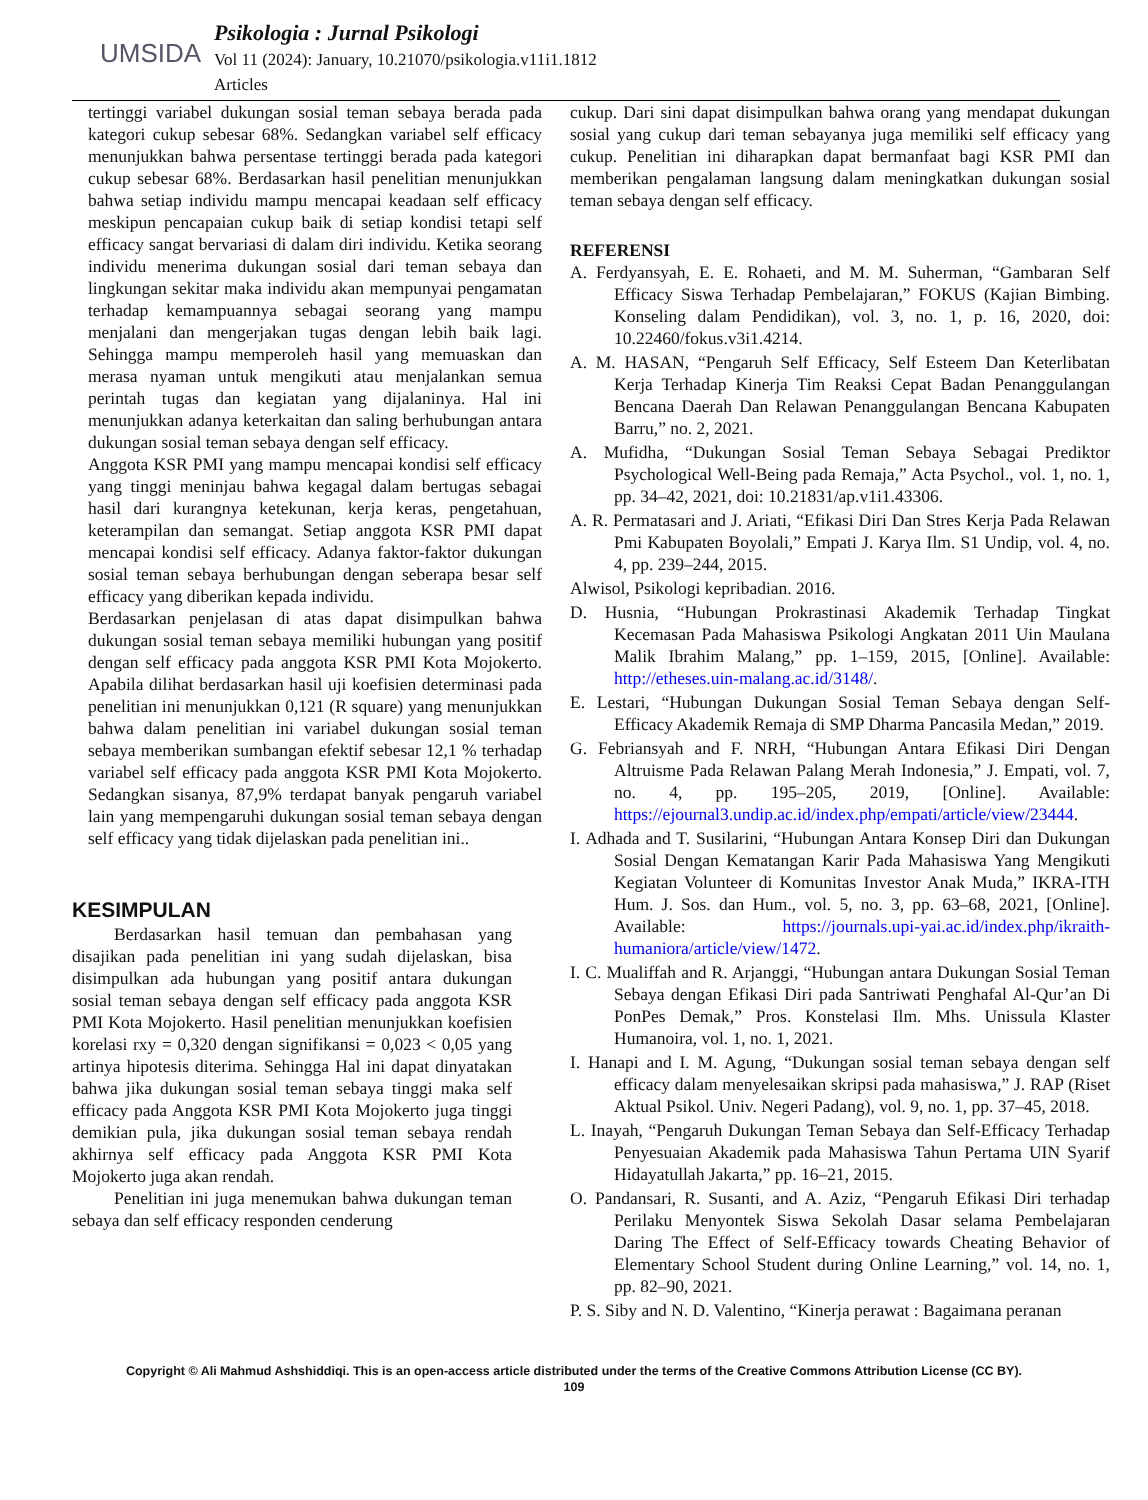UMSIDA
Psikologia : Jurnal Psikologi
Vol 11 (2024): January, 10.21070/psikologia.v11i1.1812
Articles
tertinggi variabel dukungan sosial teman sebaya berada pada kategori cukup sebesar 68%. Sedangkan variabel self efficacy menunjukkan bahwa persentase tertinggi berada pada kategori cukup sebesar 68%. Berdasarkan hasil penelitian menunjukkan bahwa setiap individu mampu mencapai keadaan self efficacy meskipun pencapaian cukup baik di setiap kondisi tetapi self efficacy sangat bervariasi di dalam diri individu. Ketika seorang individu menerima dukungan sosial dari teman sebaya dan lingkungan sekitar maka individu akan mempunyai pengamatan terhadap kemampuannya sebagai seorang yang mampu menjalani dan mengerjakan tugas dengan lebih baik lagi. Sehingga mampu memperoleh hasil yang memuaskan dan merasa nyaman untuk mengikuti atau menjalankan semua perintah tugas dan kegiatan yang dijalaninya. Hal ini menunjukkan adanya keterkaitan dan saling berhubungan antara dukungan sosial teman sebaya dengan self efficacy.
Anggota KSR PMI yang mampu mencapai kondisi self efficacy yang tinggi meninjau bahwa kegagal dalam bertugas sebagai hasil dari kurangnya ketekunan, kerja keras, pengetahuan, keterampilan dan semangat. Setiap anggota KSR PMI dapat mencapai kondisi self efficacy. Adanya faktor-faktor dukungan sosial teman sebaya berhubungan dengan seberapa besar self efficacy yang diberikan kepada individu.
Berdasarkan penjelasan di atas dapat disimpulkan bahwa dukungan sosial teman sebaya memiliki hubungan yang positif dengan self efficacy pada anggota KSR PMI Kota Mojokerto. Apabila dilihat berdasarkan hasil uji koefisien determinasi pada penelitian ini menunjukkan 0,121 (R square) yang menunjukkan bahwa dalam penelitian ini variabel dukungan sosial teman sebaya memberikan sumbangan efektif sebesar 12,1 % terhadap variabel self efficacy pada anggota KSR PMI Kota Mojokerto. Sedangkan sisanya, 87,9% terdapat banyak pengaruh variabel lain yang mempengaruhi dukungan sosial teman sebaya dengan self efficacy yang tidak dijelaskan pada penelitian ini..
KESIMPULAN
Berdasarkan hasil temuan dan pembahasan yang disajikan pada penelitian ini yang sudah dijelaskan, bisa disimpulkan ada hubungan yang positif antara dukungan sosial teman sebaya dengan self efficacy pada anggota KSR PMI Kota Mojokerto. Hasil penelitian menunjukkan koefisien korelasi rxy = 0,320 dengan signifikansi = 0,023 < 0,05 yang artinya hipotesis diterima. Sehingga Hal ini dapat dinyatakan bahwa jika dukungan sosial teman sebaya tinggi maka self efficacy pada Anggota KSR PMI Kota Mojokerto juga tinggi demikian pula, jika dukungan sosial teman sebaya rendah akhirnya self efficacy pada Anggota KSR PMI Kota Mojokerto juga akan rendah.
Penelitian ini juga menemukan bahwa dukungan teman sebaya dan self efficacy responden cenderung
cukup. Dari sini dapat disimpulkan bahwa orang yang mendapat dukungan sosial yang cukup dari teman sebayanya juga memiliki self efficacy yang cukup. Penelitian ini diharapkan dapat bermanfaat bagi KSR PMI dan memberikan pengalaman langsung dalam meningkatkan dukungan sosial teman sebaya dengan self efficacy.
REFERENSI
A. Ferdyansyah, E. E. Rohaeti, and M. M. Suherman, “Gambaran Self Efficacy Siswa Terhadap Pembelajaran,” FOKUS (Kajian Bimbing. Konseling dalam Pendidikan), vol. 3, no. 1, p. 16, 2020, doi: 10.22460/fokus.v3i1.4214.
A. M. HASAN, “Pengaruh Self Efficacy, Self Esteem Dan Keterlibatan Kerja Terhadap Kinerja Tim Reaksi Cepat Badan Penanggulangan Bencana Daerah Dan Relawan Penanggulangan Bencana Kabupaten Barru,” no. 2, 2021.
A. Mufidha, “Dukungan Sosial Teman Sebaya Sebagai Prediktor Psychological Well-Being pada Remaja,” Acta Psychol., vol. 1, no. 1, pp. 34–42, 2021, doi: 10.21831/ap.v1i1.43306.
A. R. Permatasari and J. Ariati, “Efikasi Diri Dan Stres Kerja Pada Relawan Pmi Kabupaten Boyolali,” Empati J. Karya Ilm. S1 Undip, vol. 4, no. 4, pp. 239–244, 2015.
Alwisol, Psikologi kepribadian. 2016.
D. Husnia, “Hubungan Prokrastinasi Akademik Terhadap Tingkat Kecemasan Pada Mahasiswa Psikologi Angkatan 2011 Uin Maulana Malik Ibrahim Malang,” pp. 1–159, 2015, [Online]. Available: http://etheses.uin-malang.ac.id/3148/.
E. Lestari, “Hubungan Dukungan Sosial Teman Sebaya dengan Self-Efficacy Akademik Remaja di SMP Dharma Pancasila Medan,” 2019.
G. Febriansyah and F. NRH, “Hubungan Antara Efikasi Diri Dengan Altruisme Pada Relawan Palang Merah Indonesia,” J. Empati, vol. 7, no. 4, pp. 195–205, 2019, [Online]. Available: https://ejournal3.undip.ac.id/index.php/empati/article/view/23444.
I. Adhada and T. Susilarini, “Hubungan Antara Konsep Diri dan Dukungan Sosial Dengan Kematangan Karir Pada Mahasiswa Yang Mengikuti Kegiatan Volunteer di Komunitas Investor Anak Muda,” IKRA-ITH Hum. J. Sos. dan Hum., vol. 5, no. 3, pp. 63–68, 2021, [Online]. Available: https://journals.upi-yai.ac.id/index.php/ikraith-humaniora/article/view/1472.
I. C. Mualiffah and R. Arjanggi, “Hubungan antara Dukungan Sosial Teman Sebaya dengan Efikasi Diri pada Santriwati Penghafal Al-Qur’an Di PonPes Demak,” Pros. Konstelasi Ilm. Mhs. Unissula Klaster Humanoira, vol. 1, no. 1, 2021.
I. Hanapi and I. M. Agung, “Dukungan sosial teman sebaya dengan self efficacy dalam menyelesaikan skripsi pada mahasiswa,” J. RAP (Riset Aktual Psikol. Univ. Negeri Padang), vol. 9, no. 1, pp. 37–45, 2018.
L. Inayah, “Pengaruh Dukungan Teman Sebaya dan Self-Efficacy Terhadap Penyesuaian Akademik pada Mahasiswa Tahun Pertama UIN Syarif Hidayatullah Jakarta,” pp. 16–21, 2015.
O. Pandansari, R. Susanti, and A. Aziz, “Pengaruh Efikasi Diri terhadap Perilaku Menyontek Siswa Sekolah Dasar selama Pembelajaran Daring The Effect of Self-Efficacy towards Cheating Behavior of Elementary School Student during Online Learning,” vol. 14, no. 1, pp. 82–90, 2021.
P. S. Siby and N. D. Valentino, “Kinerja perawat : Bagaimana peranan
Copyright © Ali Mahmud Ashshiddiqi. This is an open-access article distributed under the terms of the Creative Commons Attribution License (CC BY).
109